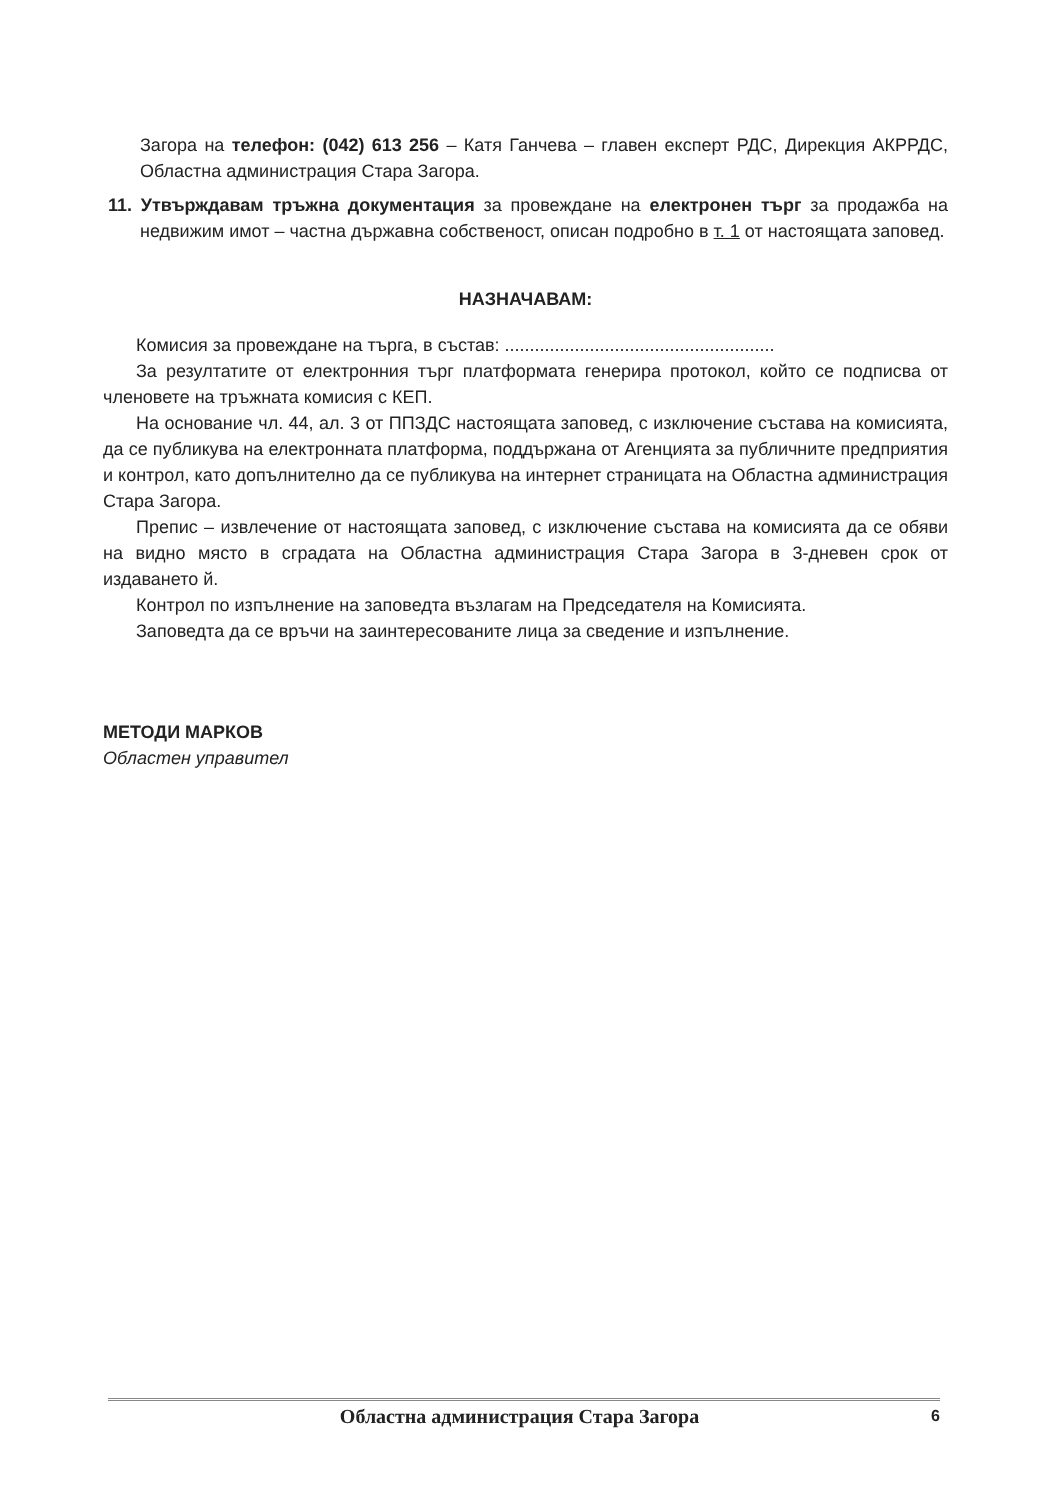Загора на телефон: (042) 613 256 – Катя Ганчева – главен експерт РДС, Дирекция АКРРДС, Областна администрация Стара Загора.
11. Утвърждавам тръжна документация за провеждане на електронен търг за продажба на недвижим имот – частна държавна собственост, описан подробно в т. 1 от настоящата заповед.
НАЗНАЧАВАМ:
Комисия за провеждане на търга, в състав: ......................................................
За резултатите от електронния търг платформата генерира протокол, който се подписва от членовете на тръжната комисия с КЕП.
На основание чл. 44, ал. 3 от ППЗДС настоящата заповед, с изключение състава на комисията, да се публикува на електронната платформа, поддържана от Агенцията за публичните предприятия и контрол, като допълнително да се публикува на интернет страницата на Областна администрация Стара Загора.
Препис – извлечение от настоящата заповед, с изключение състава на комисията да се обяви на видно място в сградата на Областна администрация Стара Загора в 3-дневен срок от издаването й.
Контрол по изпълнение на заповедта възлагам на Председателя на Комисията.
Заповедта да се връчи на заинтересованите лица за сведение и изпълнение.
МЕТОДИ МАРКОВ
Областен управител
Областна администрация Стара Загора 6